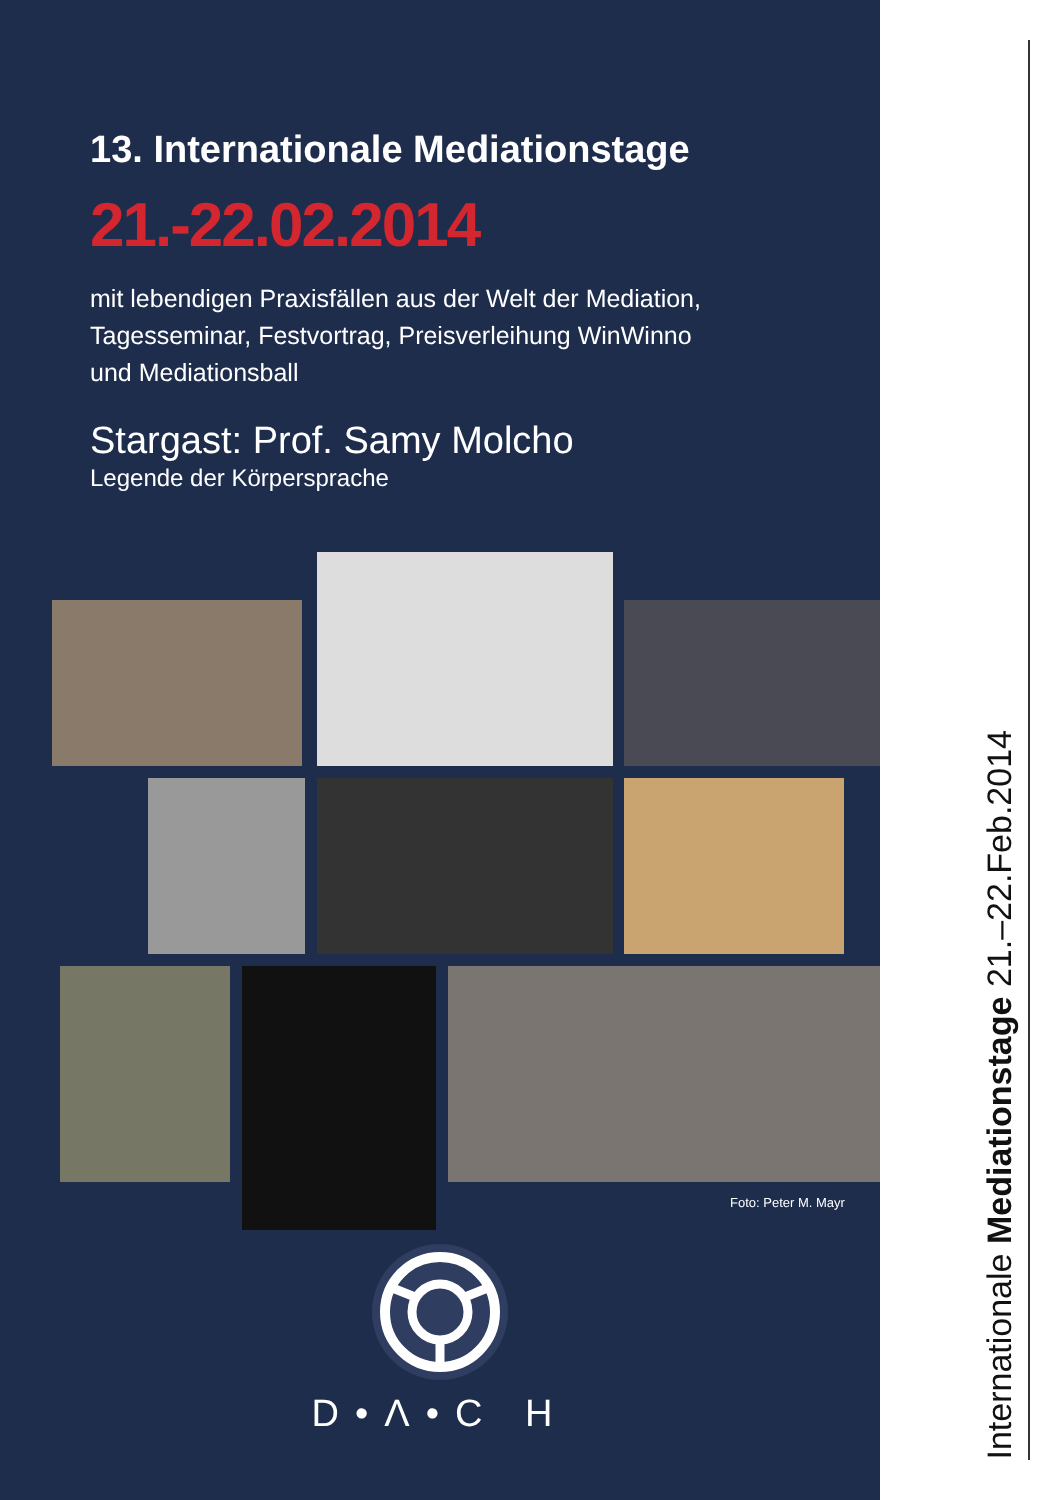13. Internationale Mediationstage
21.-22.02.2014
mit lebendigen Praxisfällen aus der Welt der Mediation,
Tagesseminar, Festvortrag, Preisverleihung WinWinno
und Mediationsball
Stargast: Prof. Samy Molcho
Legende der Körpersprache
Foto: Peter M. Mayr
D•Λ•C H
Internationale Mediationstage 21.–22.Feb.2014